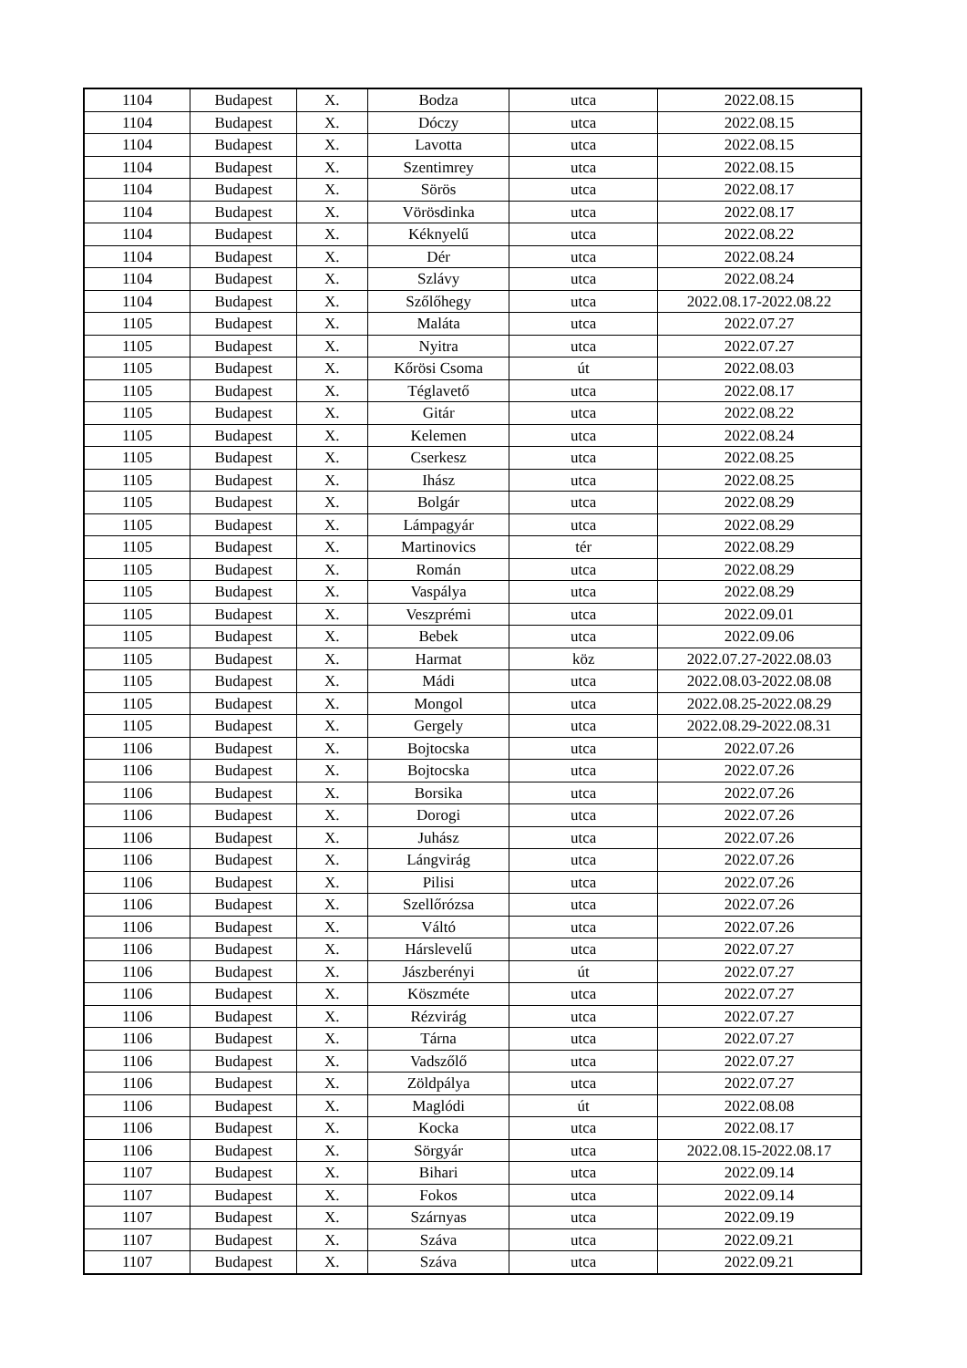| 1104 | Budapest | X. | Bodza | utca | 2022.08.15 |
| 1104 | Budapest | X. | Dóczy | utca | 2022.08.15 |
| 1104 | Budapest | X. | Lavotta | utca | 2022.08.15 |
| 1104 | Budapest | X. | Szentimrey | utca | 2022.08.15 |
| 1104 | Budapest | X. | Sörös | utca | 2022.08.17 |
| 1104 | Budapest | X. | Vörösdinka | utca | 2022.08.17 |
| 1104 | Budapest | X. | Kéknyelű | utca | 2022.08.22 |
| 1104 | Budapest | X. | Dér | utca | 2022.08.24 |
| 1104 | Budapest | X. | Szlávy | utca | 2022.08.24 |
| 1104 | Budapest | X. | Szőlőhegy | utca | 2022.08.17-2022.08.22 |
| 1105 | Budapest | X. | Maláta | utca | 2022.07.27 |
| 1105 | Budapest | X. | Nyitra | utca | 2022.07.27 |
| 1105 | Budapest | X. | Kőrösi Csoma | út | 2022.08.03 |
| 1105 | Budapest | X. | Téglavető | utca | 2022.08.17 |
| 1105 | Budapest | X. | Gitár | utca | 2022.08.22 |
| 1105 | Budapest | X. | Kelemen | utca | 2022.08.24 |
| 1105 | Budapest | X. | Cserkesz | utca | 2022.08.25 |
| 1105 | Budapest | X. | Ihász | utca | 2022.08.25 |
| 1105 | Budapest | X. | Bolgár | utca | 2022.08.29 |
| 1105 | Budapest | X. | Lámpagyár | utca | 2022.08.29 |
| 1105 | Budapest | X. | Martinovics | tér | 2022.08.29 |
| 1105 | Budapest | X. | Román | utca | 2022.08.29 |
| 1105 | Budapest | X. | Vaspálya | utca | 2022.08.29 |
| 1105 | Budapest | X. | Veszprémi | utca | 2022.09.01 |
| 1105 | Budapest | X. | Bebek | utca | 2022.09.06 |
| 1105 | Budapest | X. | Harmat | köz | 2022.07.27-2022.08.03 |
| 1105 | Budapest | X. | Mádi | utca | 2022.08.03-2022.08.08 |
| 1105 | Budapest | X. | Mongol | utca | 2022.08.25-2022.08.29 |
| 1105 | Budapest | X. | Gergely | utca | 2022.08.29-2022.08.31 |
| 1106 | Budapest | X. | Bojtocska | utca | 2022.07.26 |
| 1106 | Budapest | X. | Bojtocska | utca | 2022.07.26 |
| 1106 | Budapest | X. | Borsika | utca | 2022.07.26 |
| 1106 | Budapest | X. | Dorogi | utca | 2022.07.26 |
| 1106 | Budapest | X. | Juhász | utca | 2022.07.26 |
| 1106 | Budapest | X. | Lángvirág | utca | 2022.07.26 |
| 1106 | Budapest | X. | Pilisi | utca | 2022.07.26 |
| 1106 | Budapest | X. | Szellőrózsa | utca | 2022.07.26 |
| 1106 | Budapest | X. | Váltó | utca | 2022.07.26 |
| 1106 | Budapest | X. | Hárslevelű | utca | 2022.07.27 |
| 1106 | Budapest | X. | Jászberényi | út | 2022.07.27 |
| 1106 | Budapest | X. | Köszméte | utca | 2022.07.27 |
| 1106 | Budapest | X. | Rézvirág | utca | 2022.07.27 |
| 1106 | Budapest | X. | Tárna | utca | 2022.07.27 |
| 1106 | Budapest | X. | Vadszőlő | utca | 2022.07.27 |
| 1106 | Budapest | X. | Zöldpálya | utca | 2022.07.27 |
| 1106 | Budapest | X. | Maglódi | út | 2022.08.08 |
| 1106 | Budapest | X. | Kocka | utca | 2022.08.17 |
| 1106 | Budapest | X. | Sörgyár | utca | 2022.08.15-2022.08.17 |
| 1107 | Budapest | X. | Bihari | utca | 2022.09.14 |
| 1107 | Budapest | X. | Fokos | utca | 2022.09.14 |
| 1107 | Budapest | X. | Szárnyas | utca | 2022.09.19 |
| 1107 | Budapest | X. | Száva | utca | 2022.09.21 |
| 1107 | Budapest | X. | Száva | utca | 2022.09.21 |